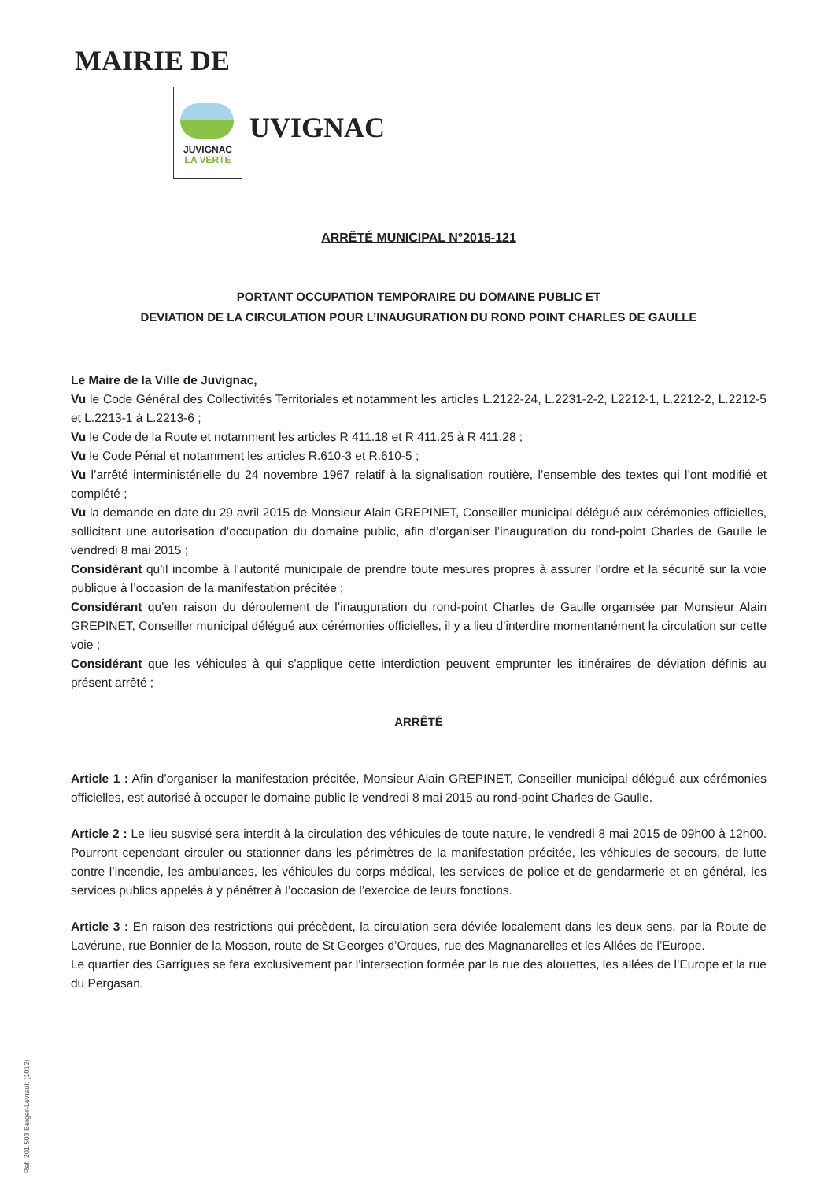MAIRIE DE
JUVIGNAC
LA VERTE
UVIGNAC
ARRÊTÉ MUNICIPAL N°2015-121
PORTANT OCCUPATION TEMPORAIRE DU DOMAINE PUBLIC ET
DEVIATION DE LA CIRCULATION POUR L’INAUGURATION DU ROND POINT CHARLES DE GAULLE
Le Maire de la Ville de Juvignac,
Vu le Code Général des Collectivités Territoriales et notamment les articles L.2122-24, L.2231-2-2, L2212-1, L.2212-2, L.2212-5 et L.2213-1 à L.2213-6 ;
Vu le Code de la Route et notamment les articles R 411.18 et R 411.25 à R 411.28 ;
Vu le Code Pénal et notamment les articles R.610-3 et R.610-5 ;
Vu l’arrêté interministérielle du 24 novembre 1967 relatif à la signalisation routière, l’ensemble des textes qui l’ont modifié et complété ;
Vu la demande en date du 29 avril 2015 de Monsieur Alain GREPINET, Conseiller municipal délégué aux cérémonies officielles, sollicitant une autorisation d’occupation du domaine public, afin d’organiser l’inauguration du rond-point Charles de Gaulle le vendredi 8 mai 2015 ;
Considérant qu’il incombe à l’autorité municipale de prendre toute mesures propres à assurer l’ordre et la sécurité sur la voie publique à l’occasion de la manifestation précitée ;
Considérant qu’en raison du déroulement de l’inauguration du rond-point Charles de Gaulle organisée par Monsieur Alain GREPINET, Conseiller municipal délégué aux cérémonies officielles, il y a lieu d’interdire momentanément la circulation sur cette voie ;
Considérant que les véhicules à qui s’applique cette interdiction peuvent emprunter les itinéraires de déviation définis au présent arrêté ;
ARRÊTÉ
Article 1 : Afin d’organiser la manifestation précitée, Monsieur Alain GREPINET, Conseiller municipal délégué aux cérémonies officielles, est autorisé à occuper le domaine public le vendredi 8 mai 2015 au rond-point Charles de Gaulle.
Article 2 : Le lieu susvisé sera interdit à la circulation des véhicules de toute nature, le vendredi 8 mai 2015 de 09h00 à 12h00. Pourront cependant circuler ou stationner dans les périmètres de la manifestation précitée, les véhicules de secours, de lutte contre l’incendie, les ambulances, les véhicules du corps médical, les services de police et de gendarmerie et en général, les services publics appelés à y pénétrer à l’occasion de l’exercice de leurs fonctions.
Article 3 : En raison des restrictions qui précèdent, la circulation sera déviée localement dans les deux sens, par la Route de Lavérune, rue Bonnier de la Mosson, route de St Georges d’Orques, rue des Magnanarelles et les Allées de l’Europe.
Le quartier des Garrigues se fera exclusivement par l’intersection formée par la rue des alouettes, les allées de l’Europe et la rue du Pergasan.
Ref. 201 503 Berger-Levrault (1012)